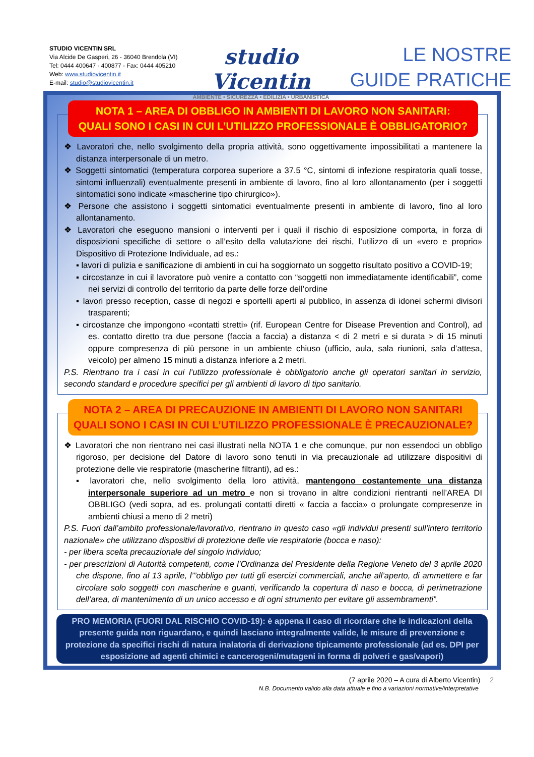STUDIO VICENTIN SRL
Via Alcide De Gasperi, 26 - 36040 Brendola (VI)
Tel: 0444 400647 - 400877 - Fax: 0444 405210
Web: www.studiovicentin.it
E-mail: studio@studiovicentin.it
studio Vicentin
AMBIENTE • SICUREZZA • EDILIZIA • URBANISTICA
LE NOSTRE
GUIDE PRATICHE
NOTA 1 – AREA DI OBBLIGO IN AMBIENTI DI LAVORO NON SANITARI:
QUALI SONO I CASI IN CUI L’UTILIZZO PROFESSIONALE È OBBLIGATORIO?
❖ Lavoratori che, nello svolgimento della propria attività, sono oggettivamente impossibilitati a mantenere la distanza interpersonale di un metro.
❖ Soggetti sintomatici (temperatura corporea superiore a 37.5 °C, sintomi di infezione respiratoria quali tosse, sintomi influenzali) eventualmente presenti in ambiente di lavoro, fino al loro allontanamento (per i soggetti sintomatici sono indicate «mascherine tipo chirurgico»).
❖ Persone che assistono i soggetti sintomatici eventualmente presenti in ambiente di lavoro, fino al loro allontanamento.
❖ Lavoratori che eseguono mansioni o interventi per i quali il rischio di esposizione comporta, in forza di disposizioni specifiche di settore o all’esito della valutazione dei rischi, l’utilizzo di un «vero e proprio» Dispositivo di Protezione Individuale, ad es.:
▪ lavori di pulizia e sanificazione di ambienti in cui ha soggiornato un soggetto risultato positivo a COVID-19;
▪ circostanze in cui il lavoratore può venire a contatto con “soggetti non immediatamente identificabili”, come nei servizi di controllo del territorio da parte delle forze dell’ordine
▪ lavori presso reception, casse di negozi e sportelli aperti al pubblico, in assenza di idonei schermi divisori trasparenti;
▪ circostanze che impongono «contatti stretti» (rif. European Centre for Disease Prevention and Control), ad es. contatto diretto tra due persone (faccia a faccia) a distanza < di 2 metri e si durata > di 15 minuti oppure compresenza di più persone in un ambiente chiuso (ufficio, aula, sala riunioni, sala d’attesa, veicolo) per almeno 15 minuti a distanza inferiore a 2 metri.
P.S. Rientrano tra i casi in cui l’utilizzo professionale è obbligatorio anche gli operatori sanitari in servizio, secondo standard e procedure specifici per gli ambienti di lavoro di tipo sanitario.
NOTA 2 – AREA DI PRECAUZIONE IN AMBIENTI DI LAVORO NON SANITARI
QUALI SONO I CASI IN CUI L’UTILIZZO PROFESSIONALE È PRECAUZIONALE?
❖ Lavoratori che non rientrano nei casi illustrati nella NOTA 1 e che comunque, pur non essendoci un obbligo rigoroso, per decisione del Datore di lavoro sono tenuti in via precauzionale ad utilizzare dispositivi di protezione delle vie respiratorie (mascherine filtranti), ad es.:
▪ lavoratori che, nello svolgimento della loro attività, mantengono costantemente una distanza interpersonale superiore ad un metro e non si trovano in altre condizioni rientranti nell’AREA DI OBBLIGO (vedi sopra, ad es. prolungati contatti diretti « faccia a faccia» o prolungate compresenze in ambienti chiusi a meno di 2 metri)
P.S. Fuori dall’ambito professionale/lavorativo, rientrano in questo caso «gli individui presenti sull’intero territorio nazionale» che utilizzano dispositivi di protezione delle vie respiratorie (bocca e naso):
- per libera scelta precauzionale del singolo individuo;
- per prescrizioni di Autorità competenti, come l’Ordinanza del Presidente della Regione Veneto del 3 aprile 2020 che dispone, fino al 13 aprile, l’”obbligo per tutti gli esercizi commerciali, anche all’aperto, di ammettere e far circolare solo soggetti con mascherine e guanti, verificando la copertura di naso e bocca, di perimetrazione dell’area, di mantenimento di un unico accesso e di ogni strumento per evitare gli assembramenti”.
PRO MEMORIA (FUORI DAL RISCHIO COVID-19): è appena il caso di ricordare che le indicazioni della presente guida non riguardano, e quindi lasciano integralmente valide, le misure di prevenzione e protezione da specifici rischi di natura inalatoria di derivazione tipicamente professionale (ad es. DPI per esposizione ad agenti chimici e cancerogeni/mutageni in forma di polveri e gas/vapori)
(7 aprile 2020 – A cura di Alberto Vicentin) 2
N.B. Documento valido alla data attuale e fino a variazioni normative/interpretative